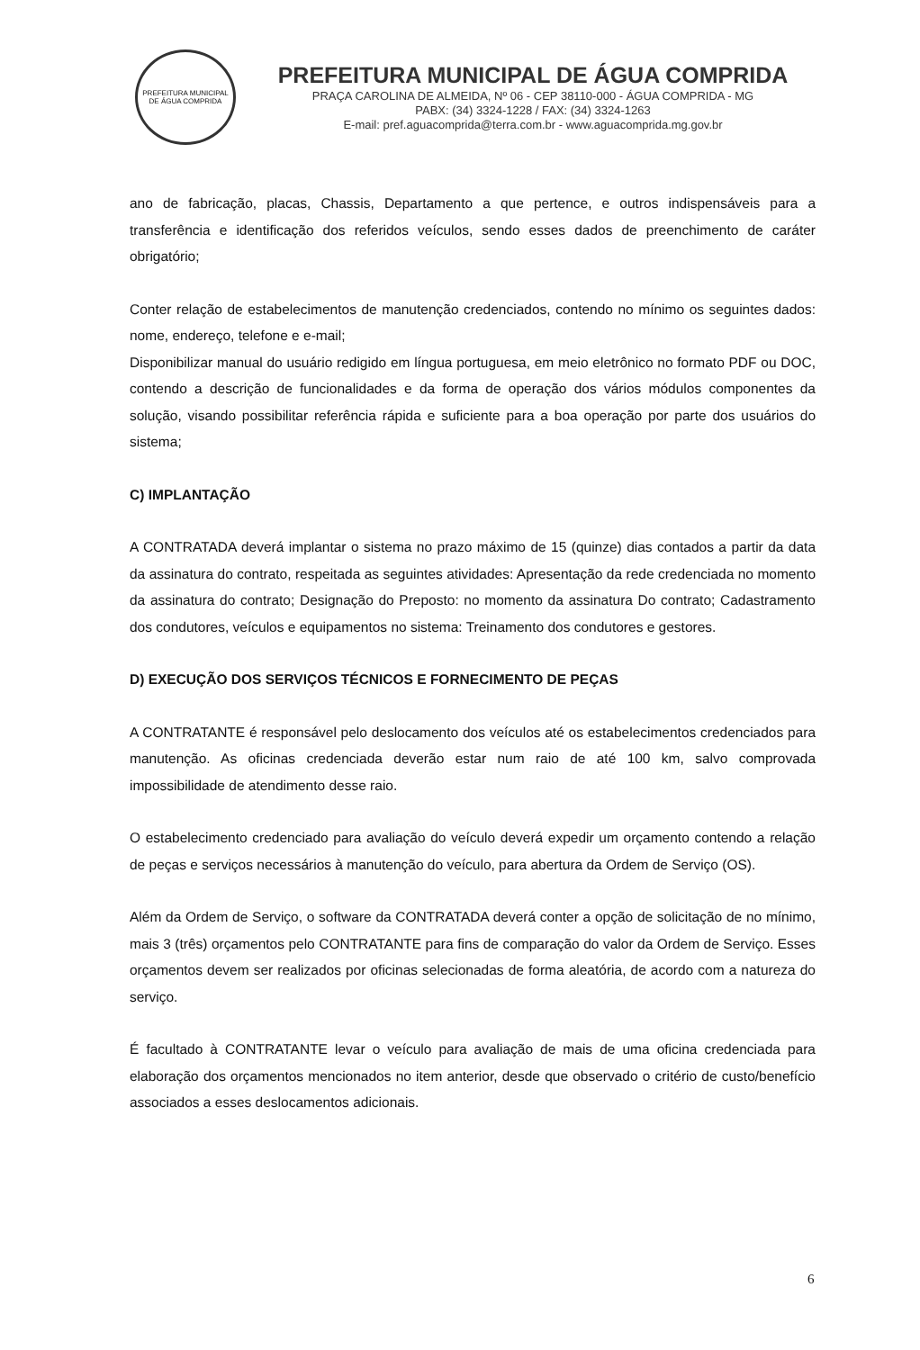PREFEITURA MUNICIPAL DE ÁGUA COMPRIDA
PREFEITURA MUNICIPAL DE ÁGUA COMPRIDA
PRAÇA CAROLINA DE ALMEIDA, Nº 06 - CEP 38110-000 - ÁGUA COMPRIDA - MG
PABX: (34) 3324-1228 / FAX: (34) 3324-1263
E-mail: pref.aguacomprida@terra.com.br - www.aguacomprida.mg.gov.br
ano de fabricação, placas, Chassis, Departamento a que pertence, e outros indispensáveis para a transferência e identificação dos referidos veículos, sendo esses dados de preenchimento de caráter obrigatório;
Conter relação de estabelecimentos de manutenção credenciados, contendo no mínimo os seguintes dados: nome, endereço, telefone e e-mail;
Disponibilizar manual do usuário redigido em língua portuguesa, em meio eletrônico no formato PDF ou DOC, contendo a descrição de funcionalidades e da forma de operação dos vários módulos componentes da solução, visando possibilitar referência rápida e suficiente para a boa operação por parte dos usuários do sistema;
C) IMPLANTAÇÃO
A CONTRATADA deverá implantar o sistema no prazo máximo de 15 (quinze) dias contados a partir da data da assinatura do contrato, respeitada as seguintes atividades: Apresentação da rede credenciada no momento da assinatura do contrato; Designação do Preposto: no momento da assinatura Do contrato; Cadastramento dos condutores, veículos e equipamentos no sistema: Treinamento dos condutores e gestores.
D) EXECUÇÃO DOS SERVIÇOS TÉCNICOS E FORNECIMENTO DE PEÇAS
A CONTRATANTE é responsável pelo deslocamento dos veículos até os estabelecimentos credenciados para manutenção. As oficinas credenciada deverão estar num raio de até 100 km, salvo comprovada impossibilidade de atendimento desse raio.
O estabelecimento credenciado para avaliação do veículo deverá expedir um orçamento contendo a relação de peças e serviços necessários à manutenção do veículo, para abertura da Ordem de Serviço (OS).
Além da Ordem de Serviço, o software da CONTRATADA deverá conter a opção de solicitação de no mínimo, mais 3 (três) orçamentos pelo CONTRATANTE para fins de comparação do valor da Ordem de Serviço. Esses orçamentos devem ser realizados por oficinas selecionadas de forma aleatória, de acordo com a natureza do serviço.
É facultado à CONTRATANTE levar o veículo para avaliação de mais de uma oficina credenciada para elaboração dos orçamentos mencionados no item anterior, desde que observado o critério de custo/benefício associados a esses deslocamentos adicionais.
6